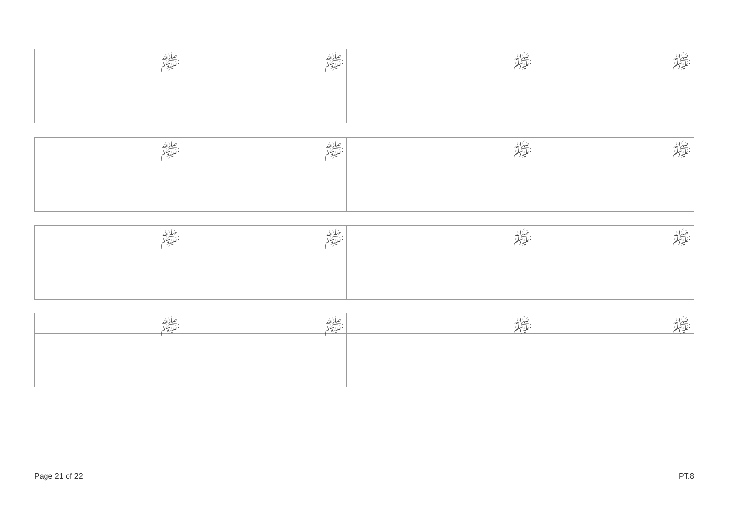| ﷺ: | ﷺ: | ﷺ: | ﷺ: |
| --- | --- | --- | --- |
| ﷺ: | ﷺ: | ﷺ: | ﷺ: |
| --- | --- | --- | --- |
| ﷺ: | ﷺ: | ﷺ: | ﷺ: |
| --- | --- | --- | --- |
| ﷺ: | ﷺ: | ﷺ: | ﷺ: |
| --- | --- | --- | --- |
Page 21 of 22 PT.8